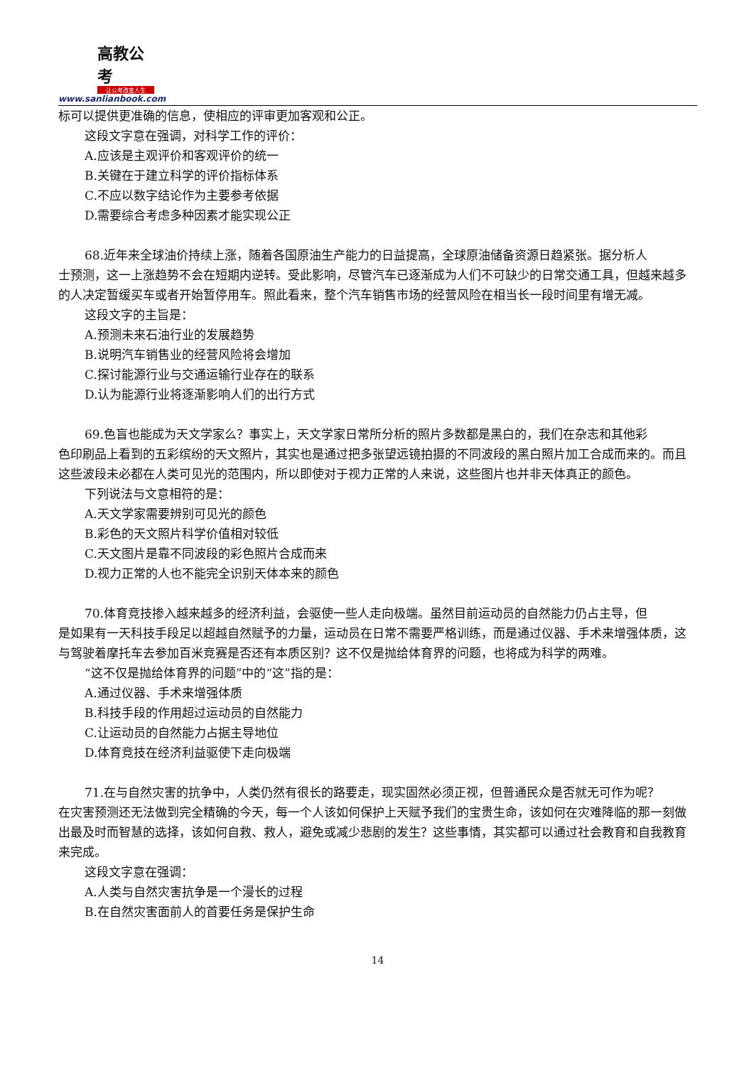高教公考
让公考改变人生
www.sanlianbook.com
标可以提供更准确的信息，使相应的评审更加客观和公正。
这段文字意在强调，对科学工作的评价：
A.应该是主观评价和客观评价的统一
B.关键在于建立科学的评价指标体系
C.不应以数字结论作为主要参考依据
D.需要综合考虑多种因素才能实现公正
68.近年来全球油价持续上涨，随着各国原油生产能力的日益提高，全球原油储备资源日趋紧张。据分析人
士预测，这一上涨趋势不会在短期内逆转。受此影响，尽管汽车已逐渐成为人们不可缺少的日常交通工具，但越来越多的人决定暂缓买车或者开始暂停用车。照此看来，整个汽车销售市场的经营风险在相当长一段时间里有增无减。
这段文字的主旨是：
A.预测未来石油行业的发展趋势
B.说明汽车销售业的经营风险将会增加
C.探讨能源行业与交通运输行业存在的联系
D.认为能源行业将逐渐影响人们的出行方式
69.色盲也能成为天文学家么？事实上，天文学家日常所分析的照片多数都是黑白的，我们在杂志和其他彩
色印刷品上看到的五彩缤纷的天文照片，其实也是通过把多张望远镜拍摄的不同波段的黑白照片加工合成而来的。而且这些波段未必都在人类可见光的范围内，所以即使对于视力正常的人来说，这些图片也并非天体真正的颜色。
下列说法与文意相符的是：
A.天文学家需要辨别可见光的颜色
B.彩色的天文照片科学价值相对较低
C.天文图片是靠不同波段的彩色照片合成而来
D.视力正常的人也不能完全识别天体本来的颜色
70.体育竞技掺入越来越多的经济利益，会驱使一些人走向极端。虽然目前运动员的自然能力仍占主导，但
是如果有一天科技手段足以超越自然赋予的力量，运动员在日常不需要严格训练，而是通过仪器、手术来增强体质，这与驾驶着摩托车去参加百米竞赛是否还有本质区别？这不仅是抛给体育界的问题，也将成为科学的两难。
“这不仅是抛给体育界的问题”中的“这”指的是：
A.通过仪器、手术来增强体质
B.科技手段的作用超过运动员的自然能力
C.让运动员的自然能力占据主导地位
D.体育竞技在经济利益驱使下走向极端
71.在与自然灾害的抗争中，人类仍然有很长的路要走，现实固然必须正视，但普通民众是否就无可作为呢？
在灾害预测还无法做到完全精确的今天，每一个人该如何保护上天赋予我们的宝贵生命，该如何在灾难降临的那一刻做出最及时而智慧的选择，该如何自救、救人，避免或减少悲剧的发生？这些事情，其实都可以通过社会教育和自我教育来完成。
这段文字意在强调：
A.人类与自然灾害抗争是一个漫长的过程
B.在自然灾害面前人的首要任务是保护生命
14